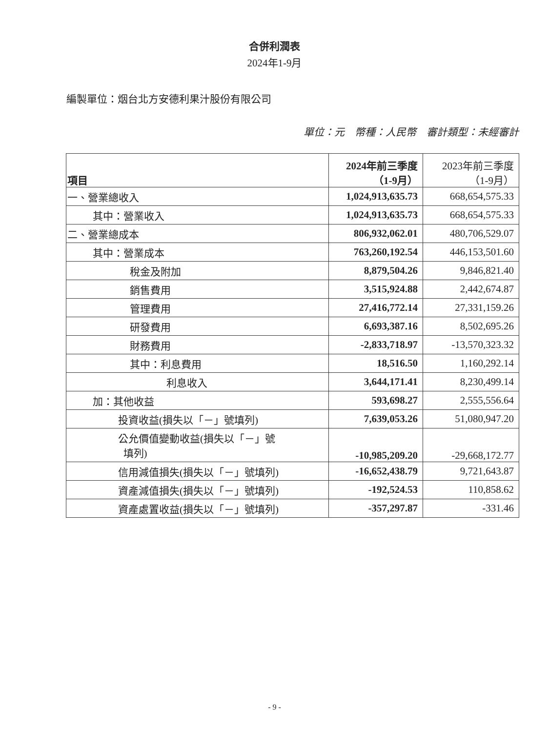合併利潤表
2024年1-9月
編製單位：烟台北方安德利果汁股份有限公司
單位：元　幣種：人民幣　審計類型：未經審計
| 項目 | 2024年前三季度 （1-9月） | 2023年前三季度 （1-9月） |
| --- | --- | --- |
| 一、營業總收入 | 1,024,913,635.73 | 668,654,575.33 |
| 其中：營業收入 | 1,024,913,635.73 | 668,654,575.33 |
| 二、營業總成本 | 806,932,062.01 | 480,706,529.07 |
| 其中：營業成本 | 763,260,192.54 | 446,153,501.60 |
| 稅金及附加 | 8,879,504.26 | 9,846,821.40 |
| 銷售費用 | 3,515,924.88 | 2,442,674.87 |
| 管理費用 | 27,416,772.14 | 27,331,159.26 |
| 研發費用 | 6,693,387.16 | 8,502,695.26 |
| 財務費用 | -2,833,718.97 | -13,570,323.32 |
| 其中：利息費用 | 18,516.50 | 1,160,292.14 |
| 利息收入 | 3,644,171.41 | 8,230,499.14 |
| 加：其他收益 | 593,698.27 | 2,555,556.64 |
| 投資收益(損失以「－」號填列) | 7,639,053.26 | 51,080,947.20 |
| 公允價值變動收益(損失以「－」號 填列) | -10,985,209.20 | -29,668,172.77 |
| 信用減值損失(損失以「－」號填列) | -16,652,438.79 | 9,721,643.87 |
| 資產減值損失(損失以「－」號填列) | -192,524.53 | 110,858.62 |
| 資產處置收益(損失以「－」號填列) | -357,297.87 | -331.46 |
- 9 -